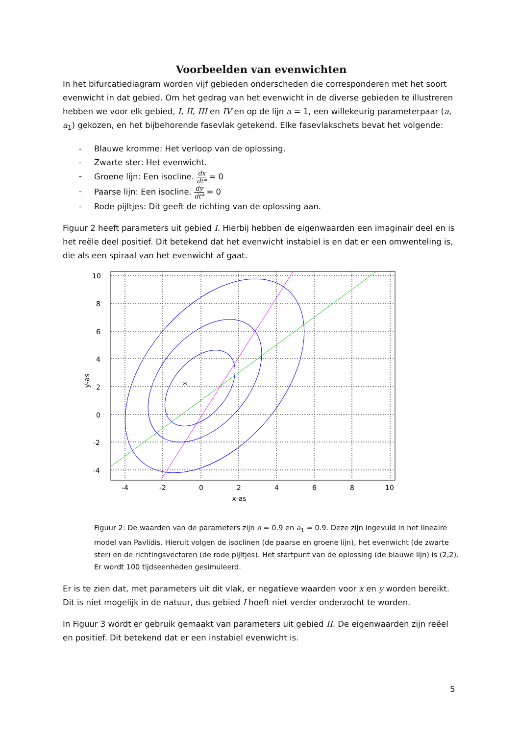Voorbeelden van evenwichten
In het bifurcatiediagram worden vijf gebieden onderscheden die corresponderen met het soort evenwicht in dat gebied. Om het gedrag van het evenwicht in de diverse gebieden te illustreren hebben we voor elk gebied, I, II, III en IV en op de lijn a = 1, een willekeurig parameterpaar (a, a<sub>1</sub>) gekozen, en het bijbehorende fasevlak getekend. Elke fasevlakschets bevat het volgende:
- Blauwe kromme: Het verloop van de oplossing.
- Zwarte ster: Het evenwicht.
- Groene lijn: Een isocline. dx dt* = 0
- Paarse lijn: Een isocline. dy dt* = 0
- Rode pijltjes: Dit geeft de richting van de oplossing aan.
Figuur 2 heeft parameters uit gebied I. Hierbij hebben de eigenwaarden een imaginair deel en is het reële deel positief. Dit betekend dat het evenwicht instabiel is en dat er een omwenteling is, die als een spiraal van het evenwicht af gaat.
*
10
8
6
4
2
0
-2
-4
-4
-2
0
2
4
6
8
10
x-as
y-as
Figuur 2: De waarden van de parameters zijn a = 0.9 en a<sub>1</sub> = 0.9. Deze zijn ingevuld in het lineaire model van Pavlidis. Hieruit volgen de isoclinen (de paarse en groene lijn), het evenwicht (de zwarte ster) en de richtingsvectoren (de rode pijltjes). Het startpunt van de oplossing (de blauwe lijn) is (2,2). Er wordt 100 tijdseenheden gesimuleerd.
Er is te zien dat, met parameters uit dit vlak, er negatieve waarden voor x en y worden bereikt. Dit is niet mogelijk in de natuur, dus gebied I hoeft niet verder onderzocht te worden.
In Figuur 3 wordt er gebruik gemaakt van parameters uit gebied II. De eigenwaarden zijn reëel en positief. Dit betekend dat er een instabiel evenwicht is.
5